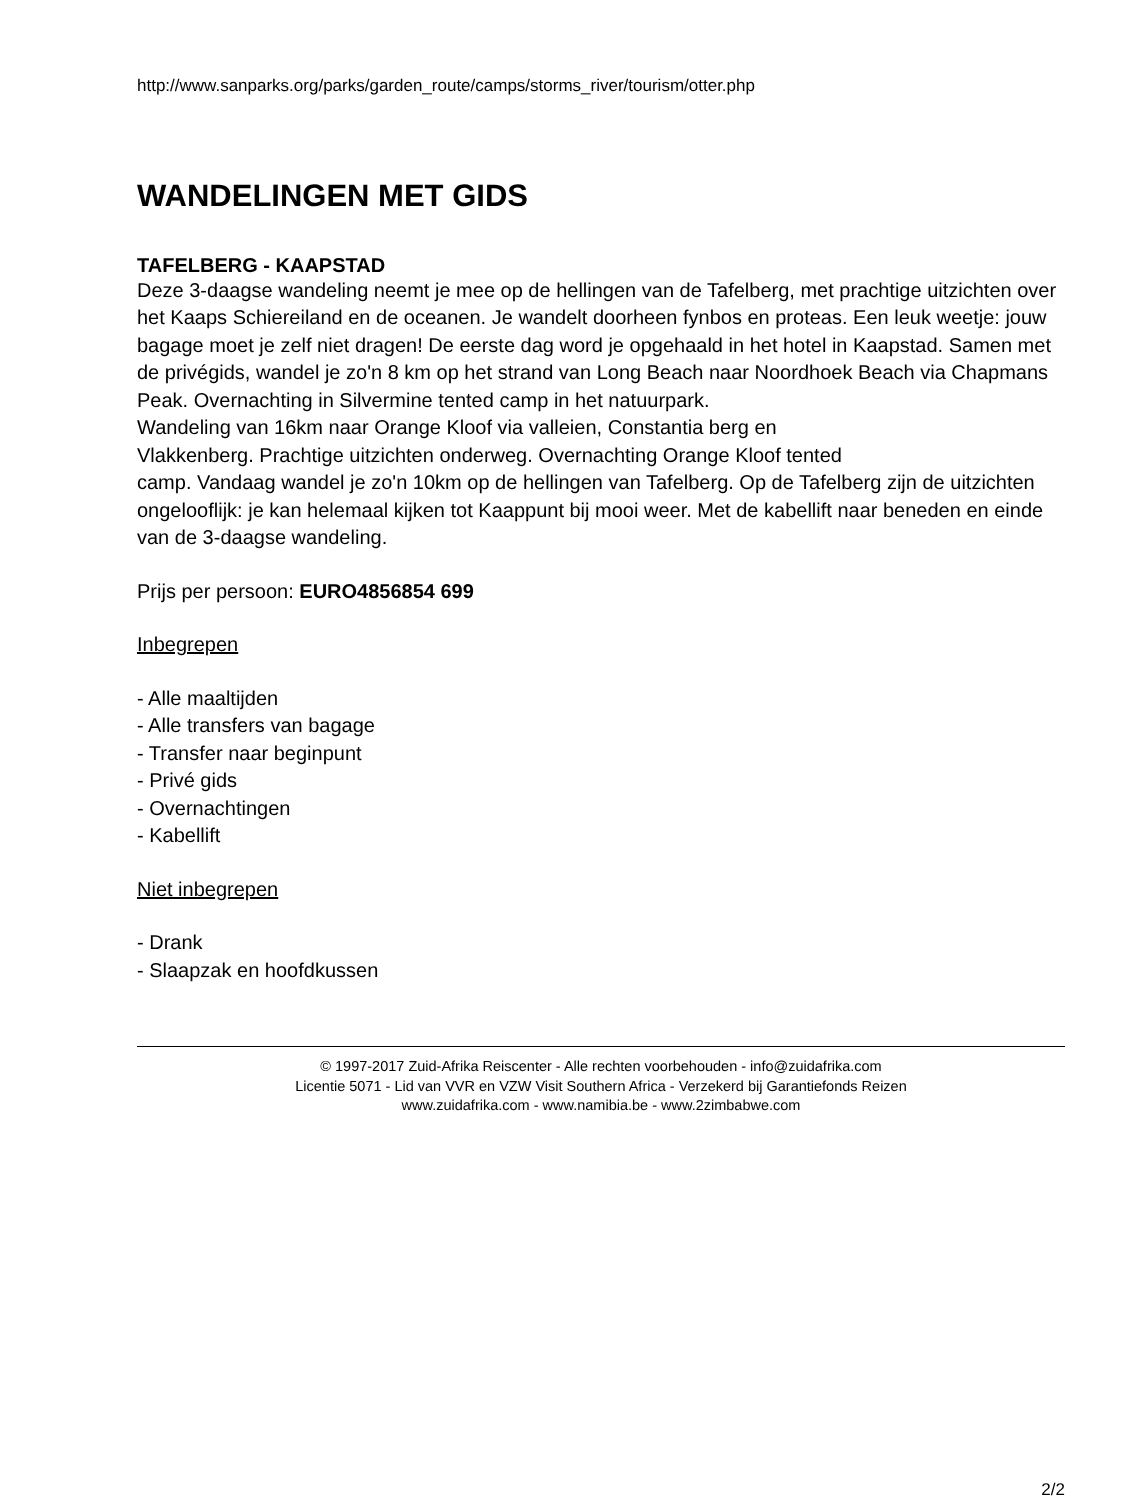http://www.sanparks.org/parks/garden_route/camps/storms_river/tourism/otter.php
WANDELINGEN MET GIDS
TAFELBERG - KAAPSTAD
Deze 3-daagse wandeling neemt je mee op de hellingen van de Tafelberg, met prachtige uitzichten over het Kaaps Schiereiland en de oceanen. Je wandelt doorheen fynbos en proteas. Een leuk weetje: jouw bagage moet je zelf niet dragen! De eerste dag word je opgehaald in het hotel in Kaapstad. Samen met de privégids, wandel je zo'n 8 km op het strand van Long Beach naar Noordhoek Beach via Chapmans Peak. Overnachting in Silvermine tented camp in het natuurpark.
Wandeling van 16km naar Orange Kloof via valleien, Constantia berg en
Vlakkenberg. Prachtige uitzichten onderweg. Overnachting Orange Kloof tented
camp. Vandaag wandel je zo'n 10km op de hellingen van Tafelberg. Op de Tafelberg zijn de uitzichten ongelooflijk: je kan helemaal kijken tot Kaappunt bij mooi weer. Met de kabellift naar beneden en einde van de 3-daagse wandeling.
Prijs per persoon: EURO4856854 699
Inbegrepen
- Alle maaltijden
- Alle transfers van bagage
- Transfer naar beginpunt
- Privé gids
- Overnachtingen
- Kabellift
Niet inbegrepen
- Drank
- Slaapzak en hoofdkussen
© 1997-2017 Zuid-Afrika Reiscenter - Alle rechten voorbehouden - info@zuidafrika.com
Licentie 5071 - Lid van VVR en VZW Visit Southern Africa - Verzekerd bij Garantiefonds Reizen
www.zuidafrika.com - www.namibia.be - www.2zimbabwe.com
2/2